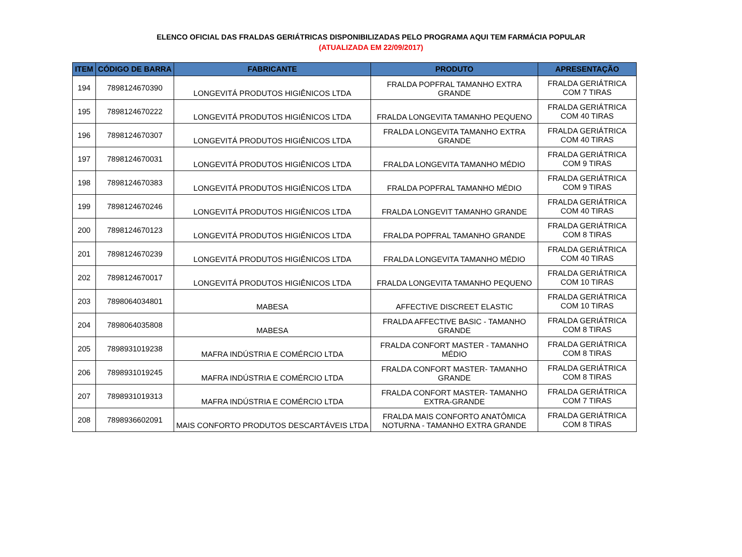ELENCO OFICIAL DAS FRALDAS GERIÁTRICAS DISPONIBILIZADAS PELO PROGRAMA AQUI TEM FARMÁCIA POPULAR
(ATUALIZADA EM 22/09/2017)
| ITEM | CÓDIGO DE BARRA | FABRICANTE | PRODUTO | APRESENTAÇÃO |
| --- | --- | --- | --- | --- |
| 194 | 7898124670390 | LONGEVITÁ PRODUTOS HIGIÊNICOS LTDA | FRALDA POPFRAL TAMANHO EXTRA GRANDE | FRALDA GERIÁTRICA COM 7 TIRAS |
| 195 | 7898124670222 | LONGEVITÁ PRODUTOS HIGIÊNICOS LTDA | FRALDA LONGEVITA TAMANHO PEQUENO | FRALDA GERIÁTRICA COM 40 TIRAS |
| 196 | 7898124670307 | LONGEVITÁ PRODUTOS HIGIÊNICOS LTDA | FRALDA LONGEVITA TAMANHO EXTRA GRANDE | FRALDA GERIÁTRICA COM 40 TIRAS |
| 197 | 7898124670031 | LONGEVITÁ PRODUTOS HIGIÊNICOS LTDA | FRALDA LONGEVITA TAMANHO MÉDIO | FRALDA GERIÁTRICA COM 9 TIRAS |
| 198 | 7898124670383 | LONGEVITÁ PRODUTOS HIGIÊNICOS LTDA | FRALDA POPFRAL TAMANHO MÉDIO | FRALDA GERIÁTRICA COM 9 TIRAS |
| 199 | 7898124670246 | LONGEVITÁ PRODUTOS HIGIÊNICOS LTDA | FRALDA LONGEVIT TAMANHO GRANDE | FRALDA GERIÁTRICA COM 40 TIRAS |
| 200 | 7898124670123 | LONGEVITÁ PRODUTOS HIGIÊNICOS LTDA | FRALDA POPFRAL TAMANHO GRANDE | FRALDA GERIÁTRICA COM 8 TIRAS |
| 201 | 7898124670239 | LONGEVITÁ PRODUTOS HIGIÊNICOS LTDA | FRALDA LONGEVITA TAMANHO MÉDIO | FRALDA GERIÁTRICA COM 40 TIRAS |
| 202 | 7898124670017 | LONGEVITÁ PRODUTOS HIGIÊNICOS LTDA | FRALDA LONGEVITA TAMANHO PEQUENO | FRALDA GERIÁTRICA COM 10 TIRAS |
| 203 | 7898064034801 | MABESA | AFFECTIVE DISCREET ELASTIC | FRALDA GERIÁTRICA COM 10 TIRAS |
| 204 | 7898064035808 | MABESA | FRALDA AFFECTIVE BASIC - TAMANHO GRANDE | FRALDA GERIÁTRICA COM 8 TIRAS |
| 205 | 7898931019238 | MAFRA INDÚSTRIA E COMÉRCIO LTDA | FRALDA CONFORT MASTER - TAMANHO MÉDIO | FRALDA GERIÁTRICA COM 8 TIRAS |
| 206 | 7898931019245 | MAFRA INDÚSTRIA E COMÉRCIO LTDA | FRALDA CONFORT MASTER- TAMANHO GRANDE | FRALDA GERIÁTRICA COM 8 TIRAS |
| 207 | 7898931019313 | MAFRA INDÚSTRIA E COMÉRCIO LTDA | FRALDA CONFORT MASTER- TAMANHO EXTRA-GRANDE | FRALDA GERIÁTRICA COM 7 TIRAS |
| 208 | 7898936602091 | MAIS CONFORTO PRODUTOS DESCARTÁVEIS LTDA | FRALDA MAIS CONFORTO ANATÔMICA NOTURNA - TAMANHO EXTRA GRANDE | FRALDA GERIÁTRICA COM 8 TIRAS |